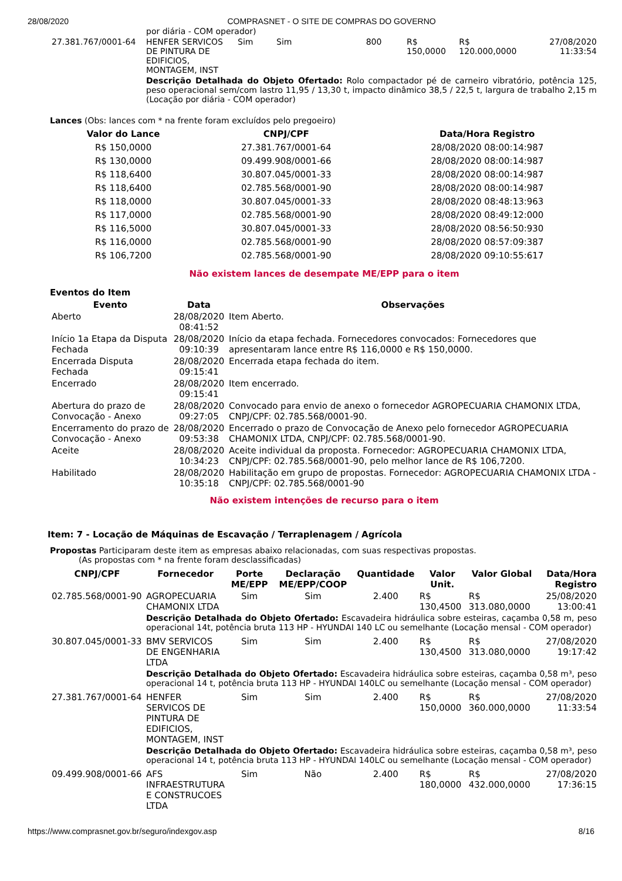28/08/2020 COMPRASNET - O SITE DE COMPRAS DO GOVERNO
| | por diária - COM operador) | | | | | | |
| 27.381.767/0001-64 | HENFER SERVICOS DE PINTURA DE EDIFICIOS, MONTAGEM, INST | Sim | Sim | 800 | R$ 150,0000 | R$ 120.000,0000 | 27/08/2020 11:33:54 |
| | Descrição Detalhada do Objeto Ofertado: Rolo compactador pé de carneiro vibratório, potência 125, peso operacional sem/com lastro 11,95 / 13,30 t, impacto dinâmico 38,5 / 22,5 t, largura de trabalho 2,15 m (Locação por diária - COM operador) | | | | | | |
Lances (Obs: lances com * na frente foram excluídos pelo pregoeiro)
| Valor do Lance | CNPJ/CPF | Data/Hora Registro |
| --- | --- | --- |
| R$ 150,0000 | 27.381.767/0001-64 | 28/08/2020 08:00:14:987 |
| R$ 130,0000 | 09.499.908/0001-66 | 28/08/2020 08:00:14:987 |
| R$ 118,6400 | 30.807.045/0001-33 | 28/08/2020 08:00:14:987 |
| R$ 118,6400 | 02.785.568/0001-90 | 28/08/2020 08:00:14:987 |
| R$ 118,0000 | 30.807.045/0001-33 | 28/08/2020 08:48:13:963 |
| R$ 117,0000 | 02.785.568/0001-90 | 28/08/2020 08:49:12:000 |
| R$ 116,5000 | 30.807.045/0001-33 | 28/08/2020 08:56:50:930 |
| R$ 116,0000 | 02.785.568/0001-90 | 28/08/2020 08:57:09:387 |
| R$ 106,7200 | 02.785.568/0001-90 | 28/08/2020 09:10:55:617 |
Não existem lances de desempate ME/EPP para o item
Eventos do Item
| Evento | Data | Observações |
| --- | --- | --- |
| Aberto | 28/08/2020 08:41:52 | Item Aberto. |
| Início 1a Etapa da Disputa Fechada | 28/08/2020 09:10:39 | Início da etapa fechada. Fornecedores convocados: Fornecedores que apresentaram lance entre R$ 116,0000 e R$ 150,0000. |
| Encerrada Disputa Fechada | 28/08/2020 09:15:41 | Encerrada etapa fechada do item. |
| Encerrado | 28/08/2020 09:15:41 | Item encerrado. |
| Abertura do prazo de Convocação - Anexo | 28/08/2020 09:27:05 | Convocado para envio de anexo o fornecedor AGROPECUARIA CHAMONIX LTDA, CNPJ/CPF: 02.785.568/0001-90. |
| Encerramento do prazo de Convocação - Anexo | 28/08/2020 09:53:38 | Encerrado o prazo de Convocação de Anexo pelo fornecedor AGROPECUARIA CHAMONIX LTDA, CNPJ/CPF: 02.785.568/0001-90. |
| Aceite | 28/08/2020 10:34:23 | Aceite individual da proposta. Fornecedor: AGROPECUARIA CHAMONIX LTDA, CNPJ/CPF: 02.785.568/0001-90, pelo melhor lance de R$ 106,7200. |
| Habilitado | 28/08/2020 10:35:18 | Habilitação em grupo de propostas. Fornecedor: AGROPECUARIA CHAMONIX LTDA - CNPJ/CPF: 02.785.568/0001-90 |
Não existem intenções de recurso para o item
Item: 7 - Locação de Máquinas de Escavação / Terraplenagem / Agrícola
Propostas Participaram deste item as empresas abaixo relacionadas, com suas respectivas propostas.
(As propostas com * na frente foram desclassificadas)
| CNPJ/CPF | Fornecedor | Porte ME/EPP | Declaração ME/EPP/COOP | Quantidade | Valor Unit. | Valor Global | Data/Hora Registro |
| --- | --- | --- | --- | --- | --- | --- | --- |
| 02.785.568/0001-90 | AGROPECUARIA CHAMONIX LTDA | Sim | Sim | 2.400 | R$ 130,4500 | R$ 313.080,0000 | 25/08/2020 13:00:41 |
| | Descrição Detalhada do Objeto Ofertado: Escavadeira hidráulica sobre esteiras, caçamba 0,58 m, peso operacional 14t, potência bruta 113 HP - HYUNDAI 140 LC ou semelhante (Locação mensal - COM operador) | | | | | | |
| 30.807.045/0001-33 | BMV SERVICOS DE ENGENHARIA LTDA | Sim | Sim | 2.400 | R$ 130,4500 | R$ 313.080,0000 | 27/08/2020 19:17:42 |
| | Descrição Detalhada do Objeto Ofertado: Escavadeira hidráulica sobre esteiras, caçamba 0,58 m³, peso operacional 14 t, potência bruta 113 HP - HYUNDAI 140LC ou semelhante (Locação mensal - COM operador) | | | | | | |
| 27.381.767/0001-64 | HENFER SERVICOS DE PINTURA DE EDIFICIOS, MONTAGEM, INST | Sim | Sim | 2.400 | R$ 150,0000 | R$ 360.000,0000 | 27/08/2020 11:33:54 |
| | Descrição Detalhada do Objeto Ofertado: Escavadeira hidráulica sobre esteiras, caçamba 0,58 m³, peso operacional 14 t, potência bruta 113 HP - HYUNDAI 140LC ou semelhante (Locação mensal - COM operador) | | | | | | |
| 09.499.908/0001-66 | AFS INFRAESTRUTURA E CONSTRUCOES LTDA | Sim | Não | 2.400 | R$ 180,0000 | R$ 432.000,0000 | 27/08/2020 17:36:15 |
https://www.comprasnet.gov.br/seguro/indexgov.asp 8/16